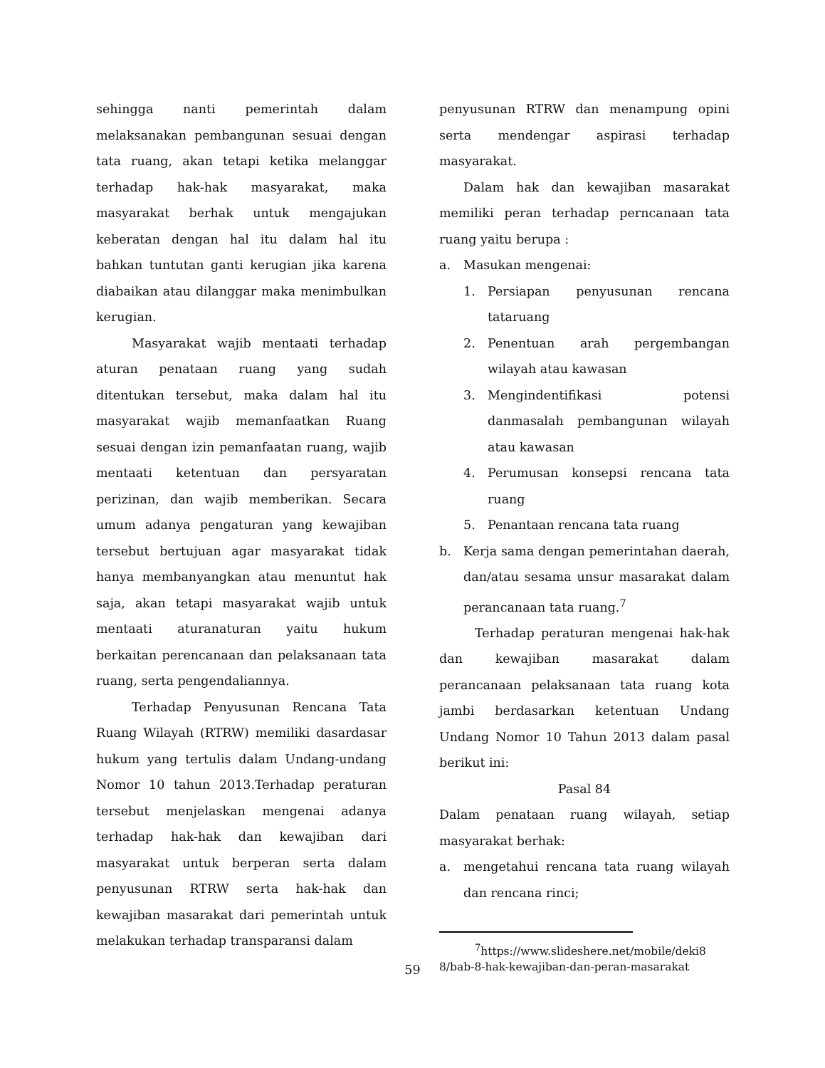sehingga nanti pemerintah dalam melaksanakan pembangunan sesuai dengan tata ruang, akan tetapi ketika melanggar terhadap hak-hak masyarakat, maka masyarakat berhak untuk mengajukan keberatan dengan hal itu dalam hal itu bahkan tuntutan ganti kerugian jika karena diabaikan atau dilanggar maka menimbulkan kerugian.
Masyarakat wajib mentaati terhadap aturan penataan ruang yang sudah ditentukan tersebut, maka dalam hal itu masyarakat wajib memanfaatkan Ruang sesuai dengan izin pemanfaatan ruang, wajib mentaati ketentuan dan persyaratan perizinan, dan wajib memberikan. Secara umum adanya pengaturan yang kewajiban tersebut bertujuan agar masyarakat tidak hanya membanyangkan atau menuntut hak saja, akan tetapi masyarakat wajib untuk mentaati aturanaturan yaitu hukum berkaitan perencanaan dan pelaksanaan tata ruang, serta pengendaliannya.
Terhadap Penyusunan Rencana Tata Ruang Wilayah (RTRW) memiliki dasardasar hukum yang tertulis dalam Undang-undang Nomor 10 tahun 2013.Terhadap peraturan tersebut menjelaskan mengenai adanya terhadap hak-hak dan kewajiban dari masyarakat untuk berperan serta dalam penyusunan RTRW serta hak-hak dan kewajiban masarakat dari pemerintah untuk melakukan terhadap transparansi dalam
penyusunan RTRW dan menampung opini serta mendengar aspirasi terhadap masyarakat.
Dalam hak dan kewajiban masarakat memiliki peran terhadap perncanaan tata ruang yaitu berupa :
a. Masukan mengenai:
1. Persiapan penyusunan rencana tataruang
2. Penentuan arah pergembangan wilayah atau kawasan
3. Mengindentifikasi potensi danmasalah pembangunan wilayah atau kawasan
4. Perumusan konsepsi rencana tata ruang
5. Penantaan rencana tata ruang
b. Kerja sama dengan pemerintahan daerah, dan/atau sesama unsur masarakat dalam perancanaan tata ruang.<sup>7</sup>
Terhadap peraturan mengenai hak-hak dan kewajiban masarakat dalam perancanaan pelaksanaan tata ruang kota jambi berdasarkan ketentuan Undang Undang Nomor 10 Tahun 2013 dalam pasal berikut ini:
Pasal 84
Dalam penataan ruang wilayah, setiap masyarakat berhak:
a. mengetahui rencana tata ruang wilayah dan rencana rinci;
<sup>7</sup> https://www.slideshere.net/mobile/deki8 8/bab-8-hak-kewajiban-dan-peran-masarakat
59